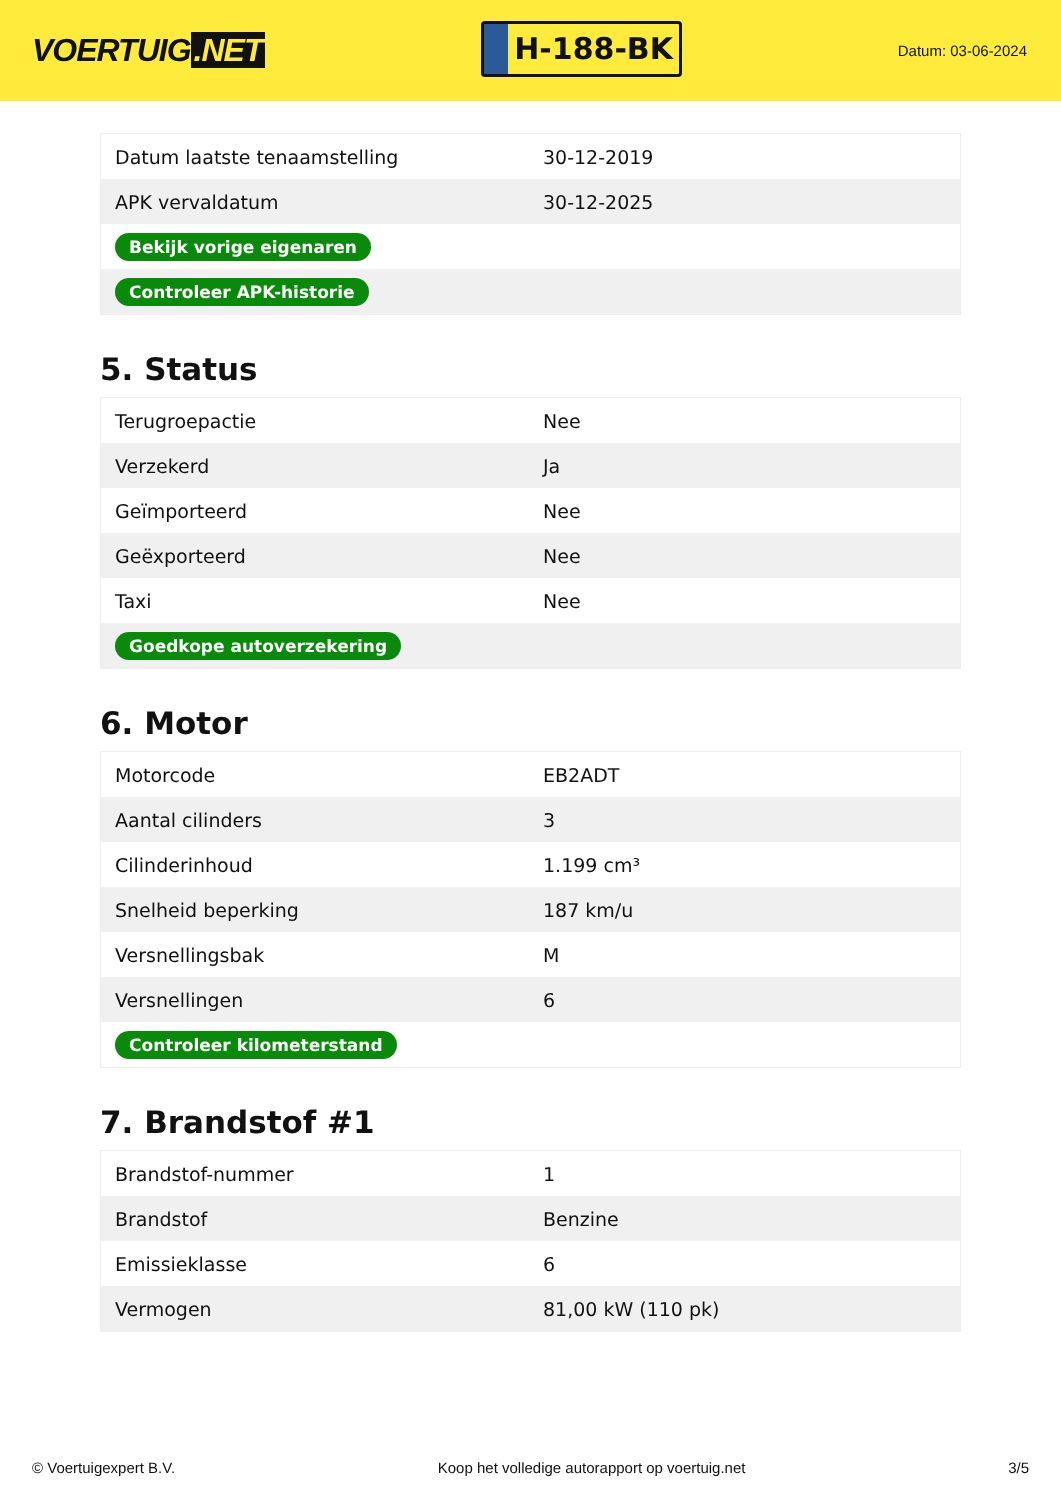VOERTUIG.NET
H-188-BK
Datum: 03-06-2024
| Datum laatste tenaamstelling | 30-12-2019 |
| APK vervaldatum | 30-12-2025 |
| Bekijk vorige eigenaren | |
| Controleer APK-historie | |
5. Status
| Terugroepactie | Nee |
| Verzekerd | Ja |
| Geïmporteerd | Nee |
| Geëxporteerd | Nee |
| Taxi | Nee |
| Goedkope autoverzekering | |
6. Motor
| Motorcode | EB2ADT |
| Aantal cilinders | 3 |
| Cilinderinhoud | 1.199 cm³ |
| Snelheid beperking | 187 km/u |
| Versnellingsbak | M |
| Versnellingen | 6 |
| Controleer kilometerstand | |
7. Brandstof #1
| Brandstof-nummer | 1 |
| Brandstof | Benzine |
| Emissieklasse | 6 |
| Vermogen | 81,00 kW (110 pk) |
© Voertuigexpert B.V. Koop het volledige autorapport op voertuig.net 3/5